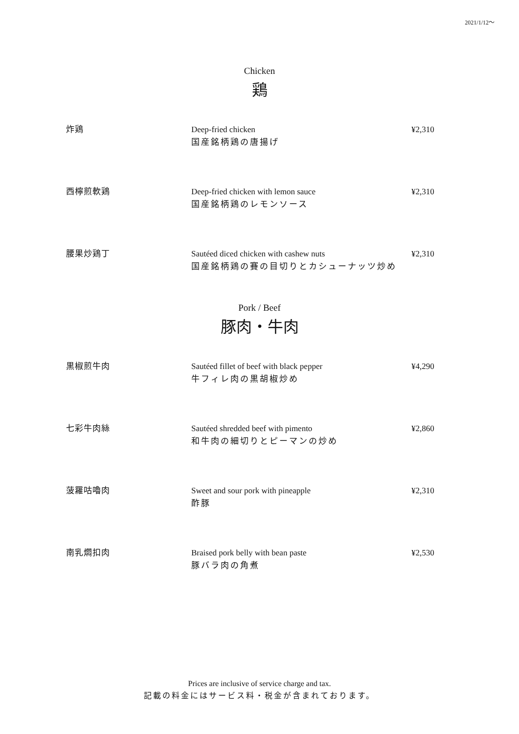2021/1/12～
Chicken
鶏
炸鶏 Deep-fried chicken
国産銘柄鶏の唐揚げ
¥2,310
西檸煎軟鶏 Deep-fried chicken with lemon sauce
国産銘柄鶏のレモンソース
¥2,310
腰果炒鶏丁 Sautéed diced chicken with cashew nuts
国産銘柄鶏の賽の目切りとカシューナッツ炒め
¥2,310
Pork / Beef
豚肉・牛肉
黒椒煎牛肉 Sautéed fillet of beef with black pepper
牛フィレ肉の黒胡椒炒め
¥4,290
七彩牛肉絲 Sautéed shredded beef with pimento
和牛肉の細切りとピーマンの炒め
¥2,860
菠羅咕嚕肉 Sweet and sour pork with pineapple
酢豚
¥2,310
南乳燜扣肉 Braised pork belly with bean paste
豚バラ肉の角煮
¥2,530
Prices are inclusive of service charge and tax.
記載の料金にはサービス料・税金が含まれております。